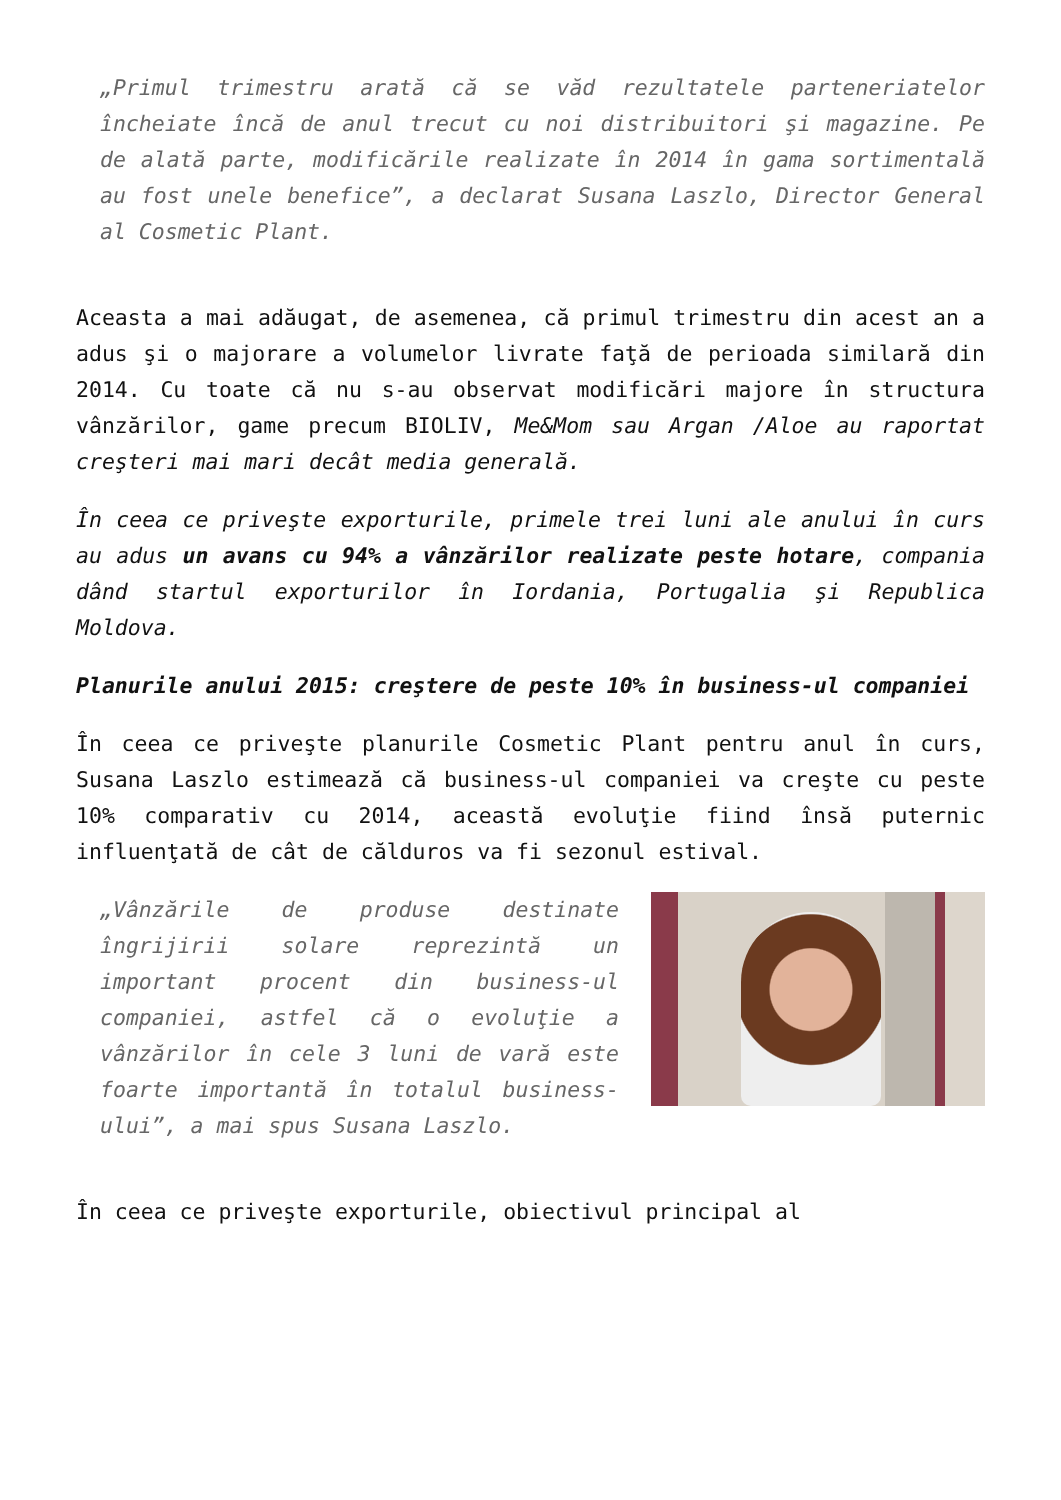„Primul trimestru arată că se văd rezultatele parteneriatelor încheiate încă de anul trecut cu noi distribuitori şi magazine. Pe de alată parte, modificările realizate în 2014 în gama sortimentală au fost unele benefice”, a declarat Susana Laszlo, Director General al Cosmetic Plant.
Aceasta a mai adăugat, de asemenea, că primul trimestru din acest an a adus şi o majorare a volumelor livrate faţă de perioada similară din 2014. Cu toate că nu s-au observat modificări majore în structura vânzărilor, game precum BIOLIV, Me&Mom sau Argan /Aloe au raportat creşteri mai mari decât media generală.
În ceea ce priveşte exporturile, primele trei luni ale anului în curs au adus un avans cu 94% a vânzărilor realizate peste hotare, compania dând startul exporturilor în Iordania, Portugalia şi Republica Moldova.
Planurile anului 2015: creştere de peste 10% în business-ul companiei
În ceea ce priveşte planurile Cosmetic Plant pentru anul în curs, Susana Laszlo estimează că business-ul companiei va creşte cu peste 10% comparativ cu 2014, această evoluţie fiind însă puternic influenţată de cât de călduros va fi sezonul estival.
„Vânzările de produse destinate îngrijirii solare reprezintă un important procent din business-ul companiei, astfel că o evoluţie a vânzărilor în cele 3 luni de vară este foarte importantă în totalul business-ului”, a mai spus Susana Laszlo.
În ceea ce priveşte exporturile, obiectivul principal al